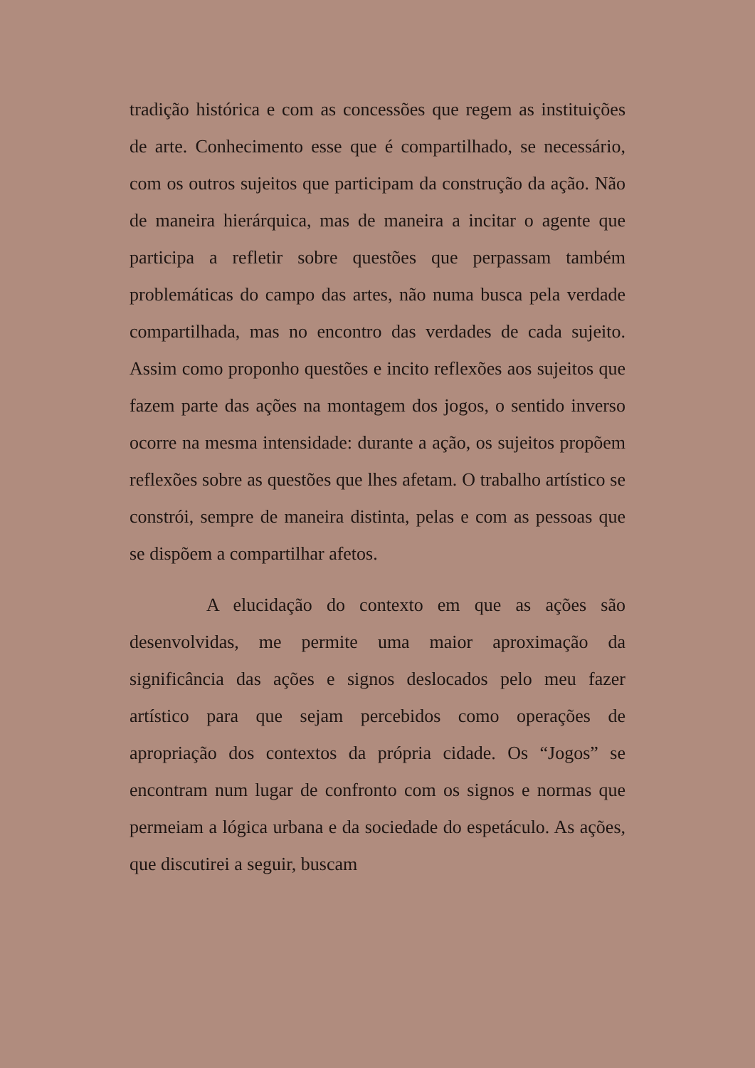tradição histórica e com as concessões que regem as instituições de arte. Conhecimento esse que é compartilhado, se necessário, com os outros sujeitos que participam da construção da ação. Não de maneira hierárquica, mas de maneira a incitar o agente que participa a refletir sobre questões que perpassam também problemáticas do campo das artes, não numa busca pela verdade compartilhada, mas no encontro das verdades de cada sujeito. Assim como proponho questões e incito reflexões aos sujeitos que fazem parte das ações na montagem dos jogos, o sentido inverso ocorre na mesma intensidade: durante a ação, os sujeitos propõem reflexões sobre as questões que lhes afetam. O trabalho artístico se constrói, sempre de maneira distinta, pelas e com as pessoas que se dispõem a compartilhar afetos.
A elucidação do contexto em que as ações são desenvolvidas, me permite uma maior aproximação da significância das ações e signos deslocados pelo meu fazer artístico para que sejam percebidos como operações de apropriação dos contextos da própria cidade. Os “Jogos” se encontram num lugar de confronto com os signos e normas que permeiam a lógica urbana e da sociedade do espetáculo. As ações, que discutirei a seguir, buscam